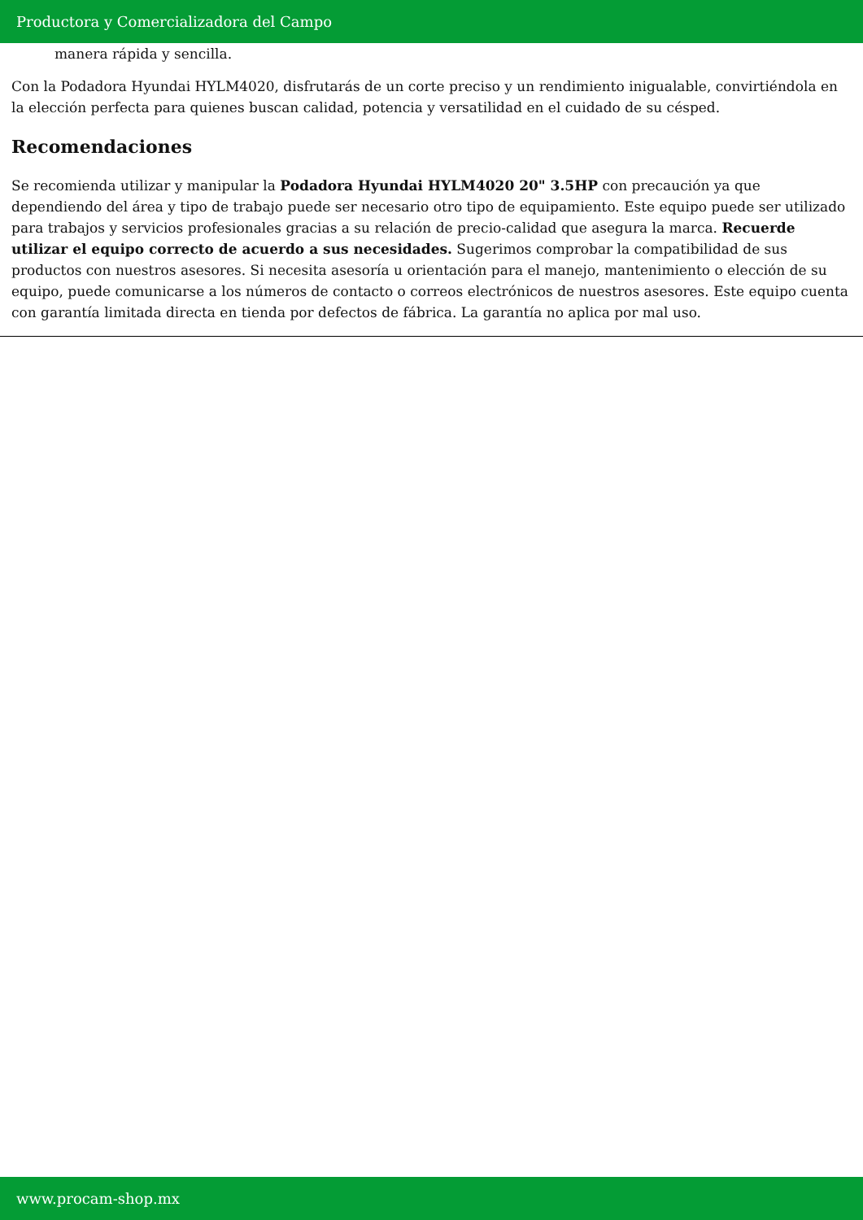Productora y Comercializadora del Campo
manera rápida y sencilla.
Con la Podadora Hyundai HYLM4020, disfrutarás de un corte preciso y un rendimiento inigualable, convirtiéndola en la elección perfecta para quienes buscan calidad, potencia y versatilidad en el cuidado de su césped.
Recomendaciones
Se recomienda utilizar y manipular la Podadora Hyundai HYLM4020 20" 3.5HP con precaución ya que dependiendo del área y tipo de trabajo puede ser necesario otro tipo de equipamiento. Este equipo puede ser utilizado para trabajos y servicios profesionales gracias a su relación de precio-calidad que asegura la marca. Recuerde utilizar el equipo correcto de acuerdo a sus necesidades. Sugerimos comprobar la compatibilidad de sus productos con nuestros asesores. Si necesita asesoría u orientación para el manejo, mantenimiento o elección de su equipo, puede comunicarse a los números de contacto o correos electrónicos de nuestros asesores. Este equipo cuenta con garantía limitada directa en tienda por defectos de fábrica. La garantía no aplica por mal uso.
www.procam-shop.mx